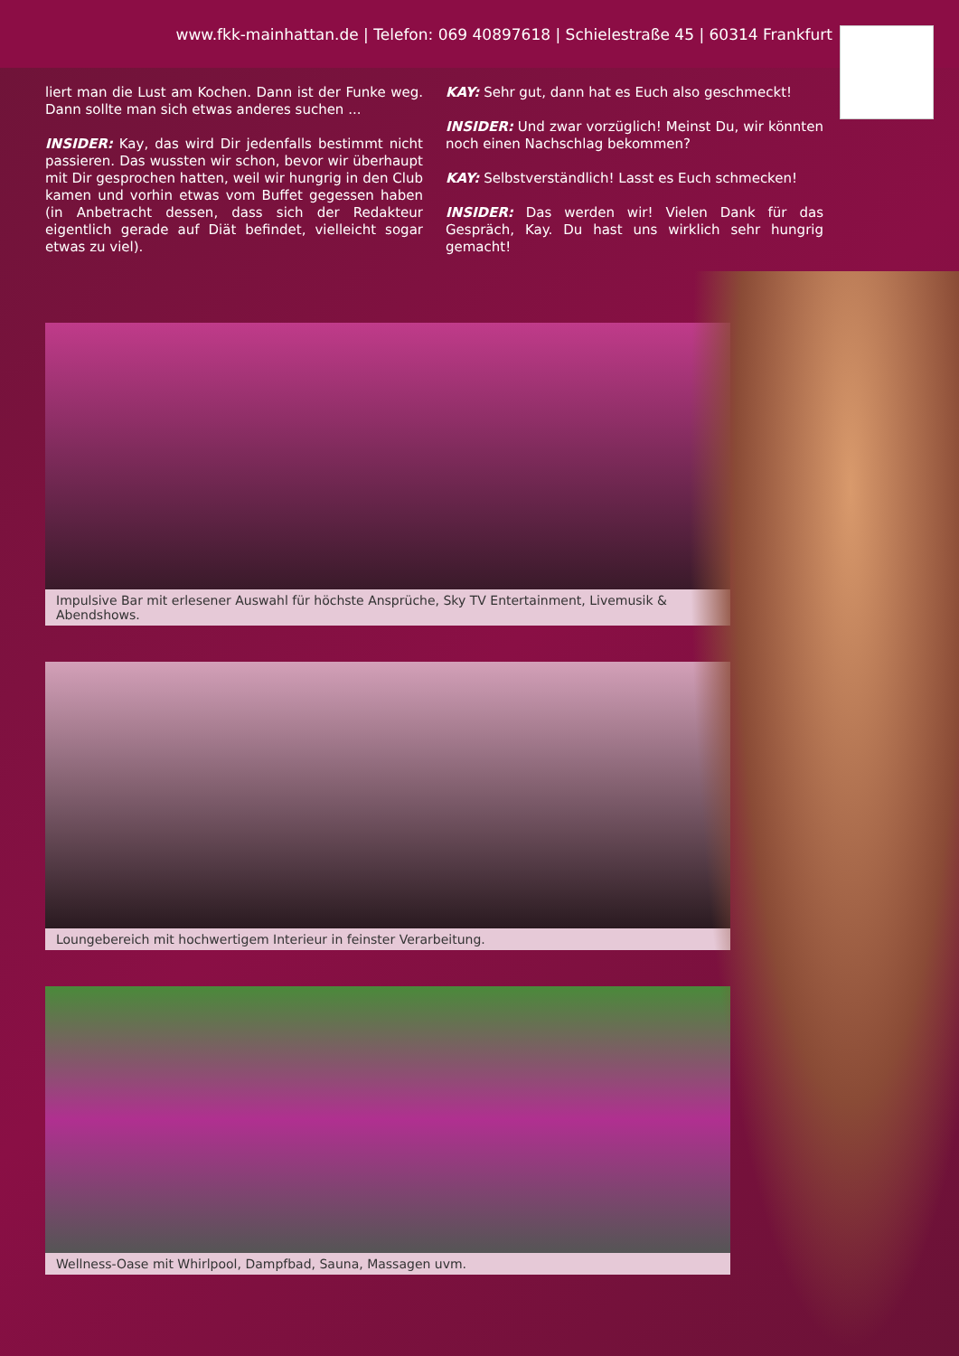www.fkk-mainhattan.de | Telefon: 069 40897618 | Schielestraße 45 | 60314 Frankfurt
liert man die Lust am Kochen. Dann ist der Funke weg. Dann sollte man sich etwas anderes suchen ...
INSIDER: Kay, das wird Dir jedenfalls bestimmt nicht passieren. Das wussten wir schon, bevor wir überhaupt mit Dir gesprochen hatten, weil wir hungrig in den Club kamen und vorhin etwas vom Buffet gegessen haben (in Anbetracht dessen, dass sich der Redakteur eigentlich gerade auf Diät befindet, vielleicht sogar etwas zu viel).
KAY: Sehr gut, dann hat es Euch also geschmeckt!
INSIDER: Und zwar vorzüglich! Meinst Du, wir könnten noch einen Nachschlag bekommen?
KAY: Selbstverständlich! Lasst es Euch schmecken!
INSIDER: Das werden wir! Vielen Dank für das Gespräch, Kay. Du hast uns wirklich sehr hungrig gemacht!
Impulsive Bar mit erlesener Auswahl für höchste Ansprüche, Sky TV Entertainment, Livemusik & Abendshows.
Loungebereich mit hochwertigem Interieur in feinster Verarbeitung.
Wellness-Oase mit Whirlpool, Dampfbad, Sauna, Massagen uvm.